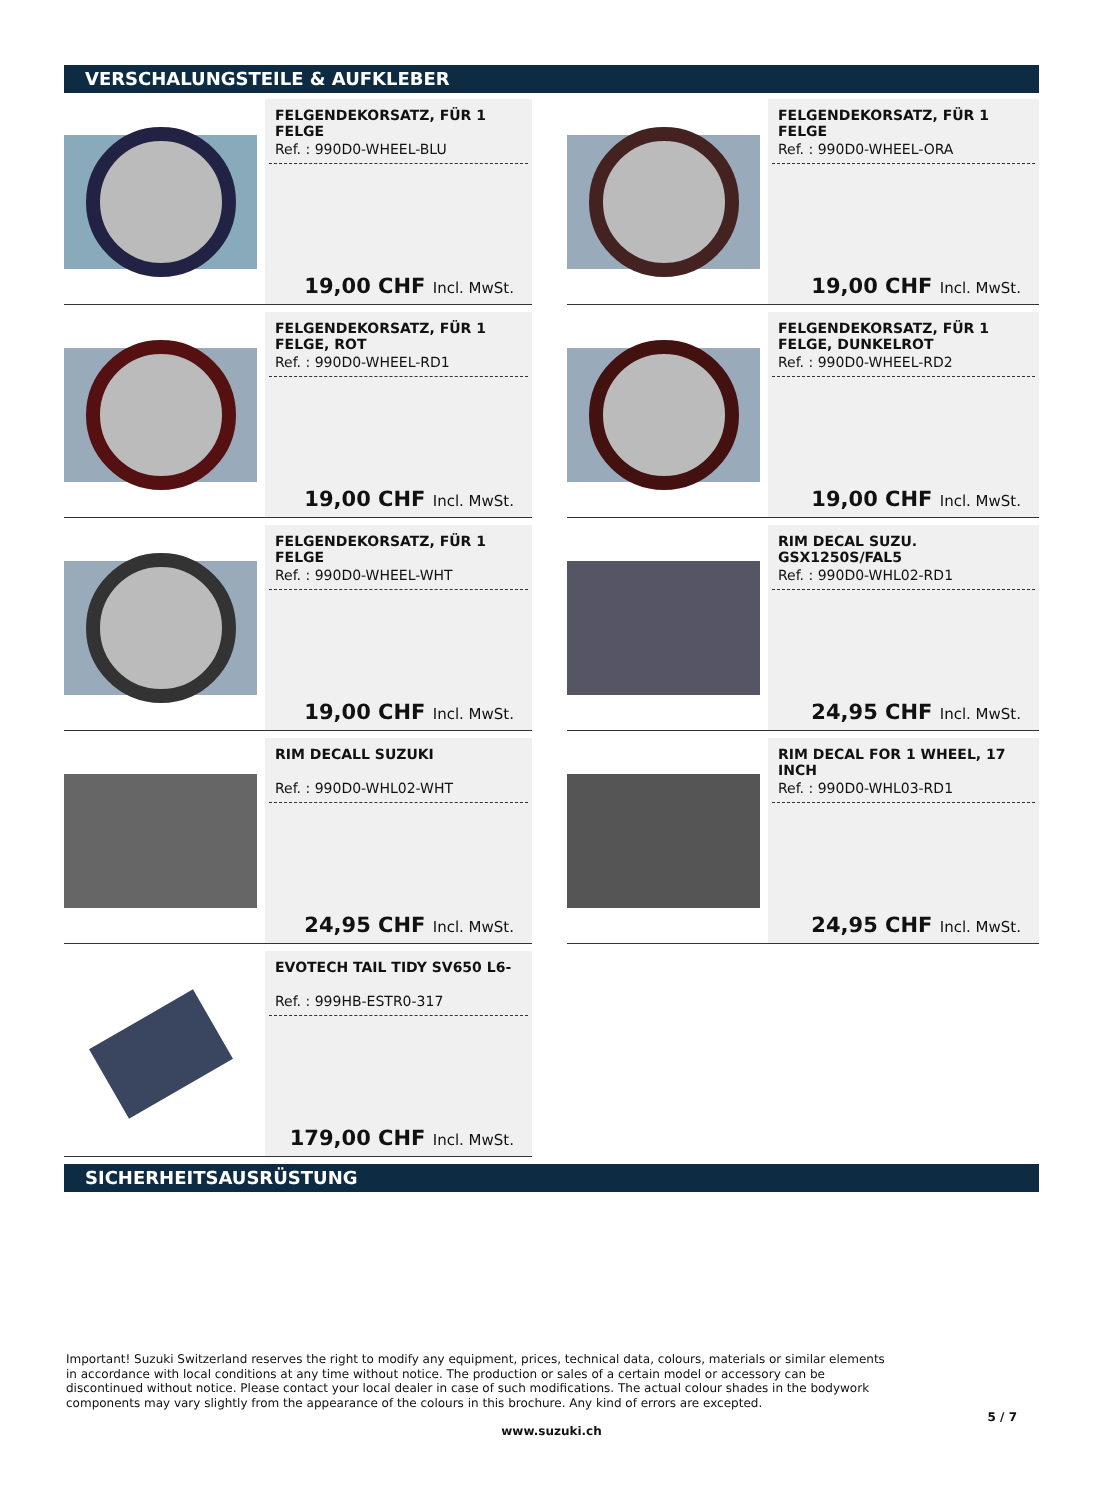VERSCHALUNGSTEILE & AUFKLEBER
FELGENDEKORSATZ, FÜR 1 FELGE
Ref. : 990D0-WHEEL-BLU
19,00 CHF Incl. MwSt.
FELGENDEKORSATZ, FÜR 1 FELGE
Ref. : 990D0-WHEEL-ORA
19,00 CHF Incl. MwSt.
FELGENDEKORSATZ, FÜR 1 FELGE, ROT
Ref. : 990D0-WHEEL-RD1
19,00 CHF Incl. MwSt.
FELGENDEKORSATZ, FÜR 1 FELGE, DUNKELROT
Ref. : 990D0-WHEEL-RD2
19,00 CHF Incl. MwSt.
FELGENDEKORSATZ, FÜR 1 FELGE
Ref. : 990D0-WHEEL-WHT
19,00 CHF Incl. MwSt.
RIM DECAL SUZU. GSX1250S/FAL5
Ref. : 990D0-WHL02-RD1
24,95 CHF Incl. MwSt.
RIM DECALL SUZUKI
Ref. : 990D0-WHL02-WHT
24,95 CHF Incl. MwSt.
RIM DECAL FOR 1 WHEEL, 17 INCH
Ref. : 990D0-WHL03-RD1
24,95 CHF Incl. MwSt.
EVOTECH TAIL TIDY SV650 L6-
Ref. : 999HB-ESTR0-317
179,00 CHF Incl. MwSt.
SICHERHEITSAUSRÜSTUNG
Important! Suzuki Switzerland reserves the right to modify any equipment, prices, technical data, colours, materials or similar elements in accordance with local conditions at any time without notice. The production or sales of a certain model or accessory can be discontinued without notice. Please contact your local dealer in case of such modifications. The actual colour shades in the bodywork components may vary slightly from the appearance of the colours in this brochure. Any kind of errors are excepted.
www.suzuki.ch
5 / 7